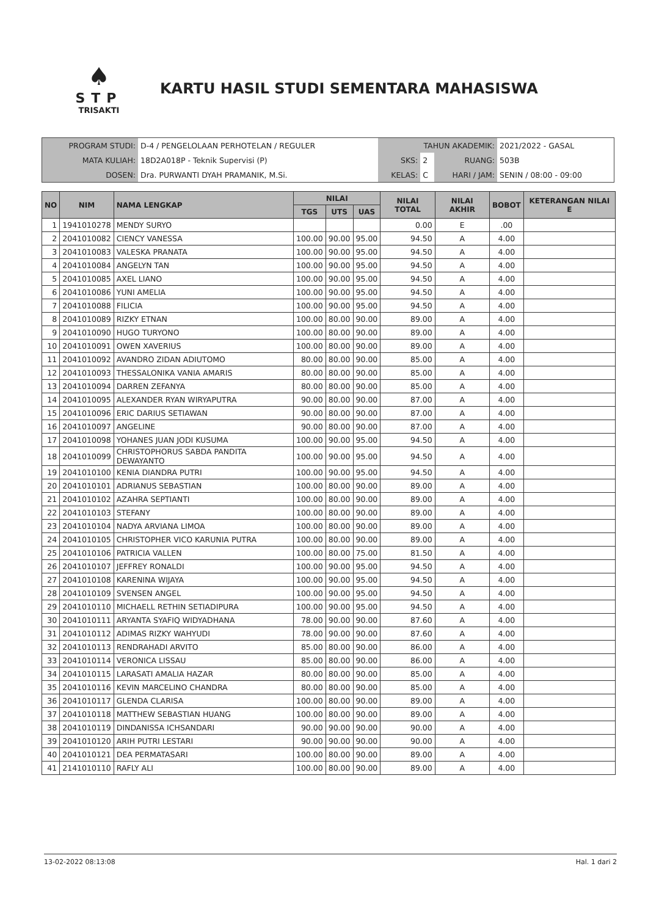♠
STP
TRISAKTI
KARTU HASIL STUDI SEMENTARA MAHASISWA
| PROGRAM STUDI: | D-4 / PENGELOLAAN PERHOTELAN / REGULER | TAHUN AKADEMIK: | | | 2021/2022 - GASAL |
| MATA KULIAH: | 18D2A018P - Teknik Supervisi (P) | SKS: | 2 | RUANG: | 503B |
| DOSEN: | Dra. PURWANTI DYAH PRAMANIK, M.Si. | KELAS: | C | HARI / JAM: | SENIN / 08:00 - 09:00 |
| NO | NIM | NAMA LENGKAP | NILAI | | | NILAI TOTAL | NILAI AKHIR | BOBOT | KETERANGAN NILAI E |
| --- | --- | --- | --- | --- | --- | --- | --- | --- | --- |
| | | | TGS | UTS | UAS | | | | |
| 1 | 1941010278 | MENDY SURYO | | | | 0.00 | E | .00 | |
| 2 | 2041010082 | CIENCY VANESSA | 100.00 | 90.00 | 95.00 | 94.50 | A | 4.00 | |
| 3 | 2041010083 | VALESKA PRANATA | 100.00 | 90.00 | 95.00 | 94.50 | A | 4.00 | |
| 4 | 2041010084 | ANGELYN TAN | 100.00 | 90.00 | 95.00 | 94.50 | A | 4.00 | |
| 5 | 2041010085 | AXEL LIANO | 100.00 | 90.00 | 95.00 | 94.50 | A | 4.00 | |
| 6 | 2041010086 | YUNI AMELIA | 100.00 | 90.00 | 95.00 | 94.50 | A | 4.00 | |
| 7 | 2041010088 | FILICIA | 100.00 | 90.00 | 95.00 | 94.50 | A | 4.00 | |
| 8 | 2041010089 | RIZKY ETNAN | 100.00 | 80.00 | 90.00 | 89.00 | A | 4.00 | |
| 9 | 2041010090 | HUGO TURYONO | 100.00 | 80.00 | 90.00 | 89.00 | A | 4.00 | |
| 10 | 2041010091 | OWEN XAVERIUS | 100.00 | 80.00 | 90.00 | 89.00 | A | 4.00 | |
| 11 | 2041010092 | AVANDRO ZIDAN ADIUTOMO | 80.00 | 80.00 | 90.00 | 85.00 | A | 4.00 | |
| 12 | 2041010093 | THESSALONIKA VANIA AMARIS | 80.00 | 80.00 | 90.00 | 85.00 | A | 4.00 | |
| 13 | 2041010094 | DARREN ZEFANYA | 80.00 | 80.00 | 90.00 | 85.00 | A | 4.00 | |
| 14 | 2041010095 | ALEXANDER RYAN WIRYAPUTRA | 90.00 | 80.00 | 90.00 | 87.00 | A | 4.00 | |
| 15 | 2041010096 | ERIC DARIUS SETIAWAN | 90.00 | 80.00 | 90.00 | 87.00 | A | 4.00 | |
| 16 | 2041010097 | ANGELINE | 90.00 | 80.00 | 90.00 | 87.00 | A | 4.00 | |
| 17 | 2041010098 | YOHANES JUAN JODI KUSUMA | 100.00 | 90.00 | 95.00 | 94.50 | A | 4.00 | |
| 18 | 2041010099 | CHRISTOPHORUS SABDA PANDITA DEWAYANTO | 100.00 | 90.00 | 95.00 | 94.50 | A | 4.00 | |
| 19 | 2041010100 | KENIA DIANDRA PUTRI | 100.00 | 90.00 | 95.00 | 94.50 | A | 4.00 | |
| 20 | 2041010101 | ADRIANUS SEBASTIAN | 100.00 | 80.00 | 90.00 | 89.00 | A | 4.00 | |
| 21 | 2041010102 | AZAHRA SEPTIANTI | 100.00 | 80.00 | 90.00 | 89.00 | A | 4.00 | |
| 22 | 2041010103 | STEFANY | 100.00 | 80.00 | 90.00 | 89.00 | A | 4.00 | |
| 23 | 2041010104 | NADYA ARVIANA LIMOA | 100.00 | 80.00 | 90.00 | 89.00 | A | 4.00 | |
| 24 | 2041010105 | CHRISTOPHER VICO KARUNIA PUTRA | 100.00 | 80.00 | 90.00 | 89.00 | A | 4.00 | |
| 25 | 2041010106 | PATRICIA VALLEN | 100.00 | 80.00 | 75.00 | 81.50 | A | 4.00 | |
| 26 | 2041010107 | JEFFREY RONALDI | 100.00 | 90.00 | 95.00 | 94.50 | A | 4.00 | |
| 27 | 2041010108 | KARENINA WIJAYA | 100.00 | 90.00 | 95.00 | 94.50 | A | 4.00 | |
| 28 | 2041010109 | SVENSEN ANGEL | 100.00 | 90.00 | 95.00 | 94.50 | A | 4.00 | |
| 29 | 2041010110 | MICHAELL RETHIN SETIADIPURA | 100.00 | 90.00 | 95.00 | 94.50 | A | 4.00 | |
| 30 | 2041010111 | ARYANTA SYAFIQ WIDYADHANA | 78.00 | 90.00 | 90.00 | 87.60 | A | 4.00 | |
| 31 | 2041010112 | ADIMAS RIZKY WAHYUDI | 78.00 | 90.00 | 90.00 | 87.60 | A | 4.00 | |
| 32 | 2041010113 | RENDRAHADI ARVITO | 85.00 | 80.00 | 90.00 | 86.00 | A | 4.00 | |
| 33 | 2041010114 | VERONICA LISSAU | 85.00 | 80.00 | 90.00 | 86.00 | A | 4.00 | |
| 34 | 2041010115 | LARASATI AMALIA HAZAR | 80.00 | 80.00 | 90.00 | 85.00 | A | 4.00 | |
| 35 | 2041010116 | KEVIN MARCELINO CHANDRA | 80.00 | 80.00 | 90.00 | 85.00 | A | 4.00 | |
| 36 | 2041010117 | GLENDA CLARISA | 100.00 | 80.00 | 90.00 | 89.00 | A | 4.00 | |
| 37 | 2041010118 | MATTHEW SEBASTIAN HUANG | 100.00 | 80.00 | 90.00 | 89.00 | A | 4.00 | |
| 38 | 2041010119 | DINDANISSA ICHSANDARI | 90.00 | 90.00 | 90.00 | 90.00 | A | 4.00 | |
| 39 | 2041010120 | ARIH PUTRI LESTARI | 90.00 | 90.00 | 90.00 | 90.00 | A | 4.00 | |
| 40 | 2041010121 | DEA PERMATASARI | 100.00 | 80.00 | 90.00 | 89.00 | A | 4.00 | |
| 41 | 2141010110 | RAFLY ALI | 100.00 | 80.00 | 90.00 | 89.00 | A | 4.00 | |
13-02-2022 08:13:08 Hal. 1 dari 2